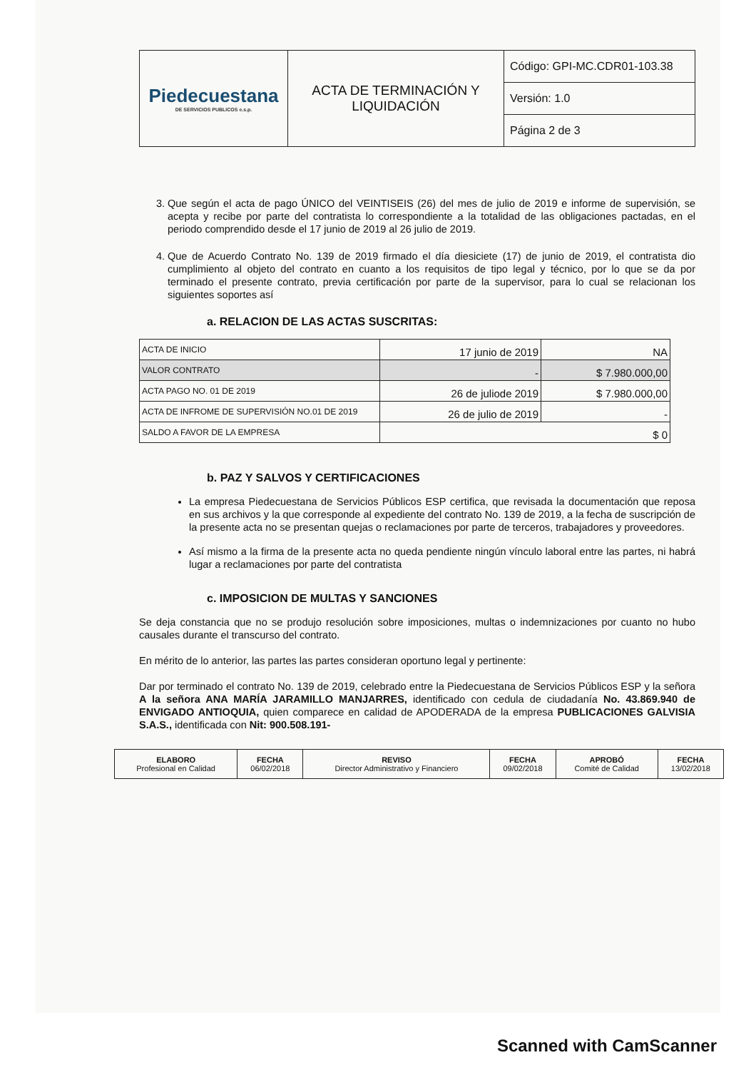| Piedecuestana DE SERVICIOS PUBLICOS e.s.p. | ACTA DE TERMINACIÓN Y LIQUIDACIÓN | Código: GPI-MC.CDR01-103.38 |
| | | Versión: 1.0 |
| | | Página 2 de 3 |
3. Que según el acta de pago ÚNICO del VEINTISEIS (26) del mes de julio de 2019 e informe de supervisión, se acepta y recibe por parte del contratista lo correspondiente a la totalidad de las obligaciones pactadas, en el periodo comprendido desde el 17 junio de 2019 al 26 julio de 2019.
4. Que de Acuerdo Contrato No. 139 de 2019 firmado el día diesiciete (17) de junio de 2019, el contratista dio cumplimiento al objeto del contrato en cuanto a los requisitos de tipo legal y técnico, por lo que se da por terminado el presente contrato, previa certificación por parte de la supervisor, para lo cual se relacionan los siguientes soportes así
a. RELACION DE LAS ACTAS SUSCRITAS:
| ACTA DE INICIO | 17 junio de 2019 | NA |
| VALOR CONTRATO | - | $ 7.980.000,00 |
| ACTA PAGO NO. 01 DE 2019 | 26 de juliode 2019 | $ 7.980.000,00 |
| ACTA DE INFROME DE SUPERVISIÓN NO.01 DE 2019 | 26 de julio de 2019 | - |
| SALDO A FAVOR DE LA EMPRESA | $ 0 | |
b. PAZ Y SALVOS Y CERTIFICACIONES
La empresa Piedecuestana de Servicios Públicos ESP certifica, que revisada la documentación que reposa en sus archivos y la que corresponde al expediente del contrato No. 139 de 2019, a la fecha de suscripción de la presente acta no se presentan quejas o reclamaciones por parte de terceros, trabajadores y proveedores.
Así mismo a la firma de la presente acta no queda pendiente ningún vínculo laboral entre las partes, ni habrá lugar a reclamaciones por parte del contratista
c. IMPOSICION DE MULTAS Y SANCIONES
Se deja constancia que no se produjo resolución sobre imposiciones, multas o indemnizaciones por cuanto no hubo causales durante el transcurso del contrato.
En mérito de lo anterior, las partes las partes consideran oportuno legal y pertinente:
Dar por terminado el contrato No. 139 de 2019, celebrado entre la Piedecuestana de Servicios Públicos ESP y la señora A la señora ANA MARÍA JARAMILLO MANJARRES, identificado con cedula de ciudadanía No. 43.869.940 de ENVIGADO ANTIOQUIA, quien comparece en calidad de APODERADA de la empresa PUBLICACIONES GALVISIA S.A.S., identificada con Nit: 900.508.191-
| ELABORO Profesional en Calidad | FECHA 06/02/2018 | REVISO Director Administrativo y Financiero | FECHA 09/02/2018 | APROBÓ Comité de Calidad | FECHA 13/02/2018 |
Scanned with CamScanner